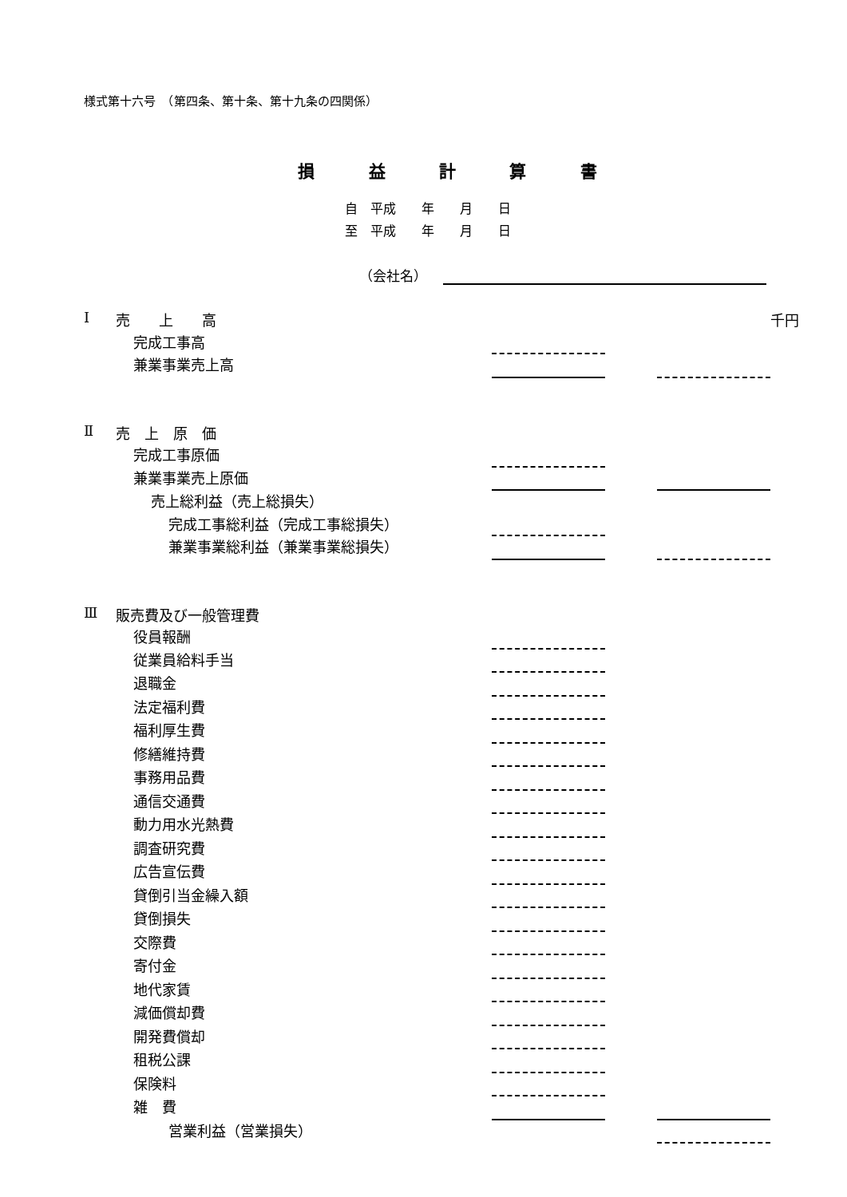様式第十六号　（第四条、第十条、第十九条の四関係）
損 益 計 算 書
自　平成　　年　　月　　日
至　平成　　年　　月　　日
（会社名）
| Ⅰ | 売 上 高 | | | | 千円 |
| | 完成工事高 | | | | |
| | 兼業事業売上高 | | | | |
| Ⅱ | 売 上 原 価 | | | | |
| | 完成工事原価 | | | | |
| | 兼業事業売上原価 | | | | |
| | 売上総利益（売上総損失） | | | | |
| | 完成工事総利益（完成工事総損失） | | | | |
| | 兼業事業総利益（兼業事業総損失） | | | | |
| Ⅲ | 販売費及び一般管理費 | | | | |
| | 役員報酬 | | | | |
| | 従業員給料手当 | | | | |
| | 退職金 | | | | |
| | 法定福利費 | | | | |
| | 福利厚生費 | | | | |
| | 修繕維持費 | | | | |
| | 事務用品費 | | | | |
| | 通信交通費 | | | | |
| | 動力用水光熱費 | | | | |
| | 調査研究費 | | | | |
| | 広告宣伝費 | | | | |
| | 貸倒引当金繰入額 | | | | |
| | 貸倒損失 | | | | |
| | 交際費 | | | | |
| | 寄付金 | | | | |
| | 地代家賃 | | | | |
| | 減価償却費 | | | | |
| | 開発費償却 | | | | |
| | 租税公課 | | | | |
| | 保険料 | | | | |
| | 雑 費 | | | | |
| | 営業利益（営業損失） | | | | |